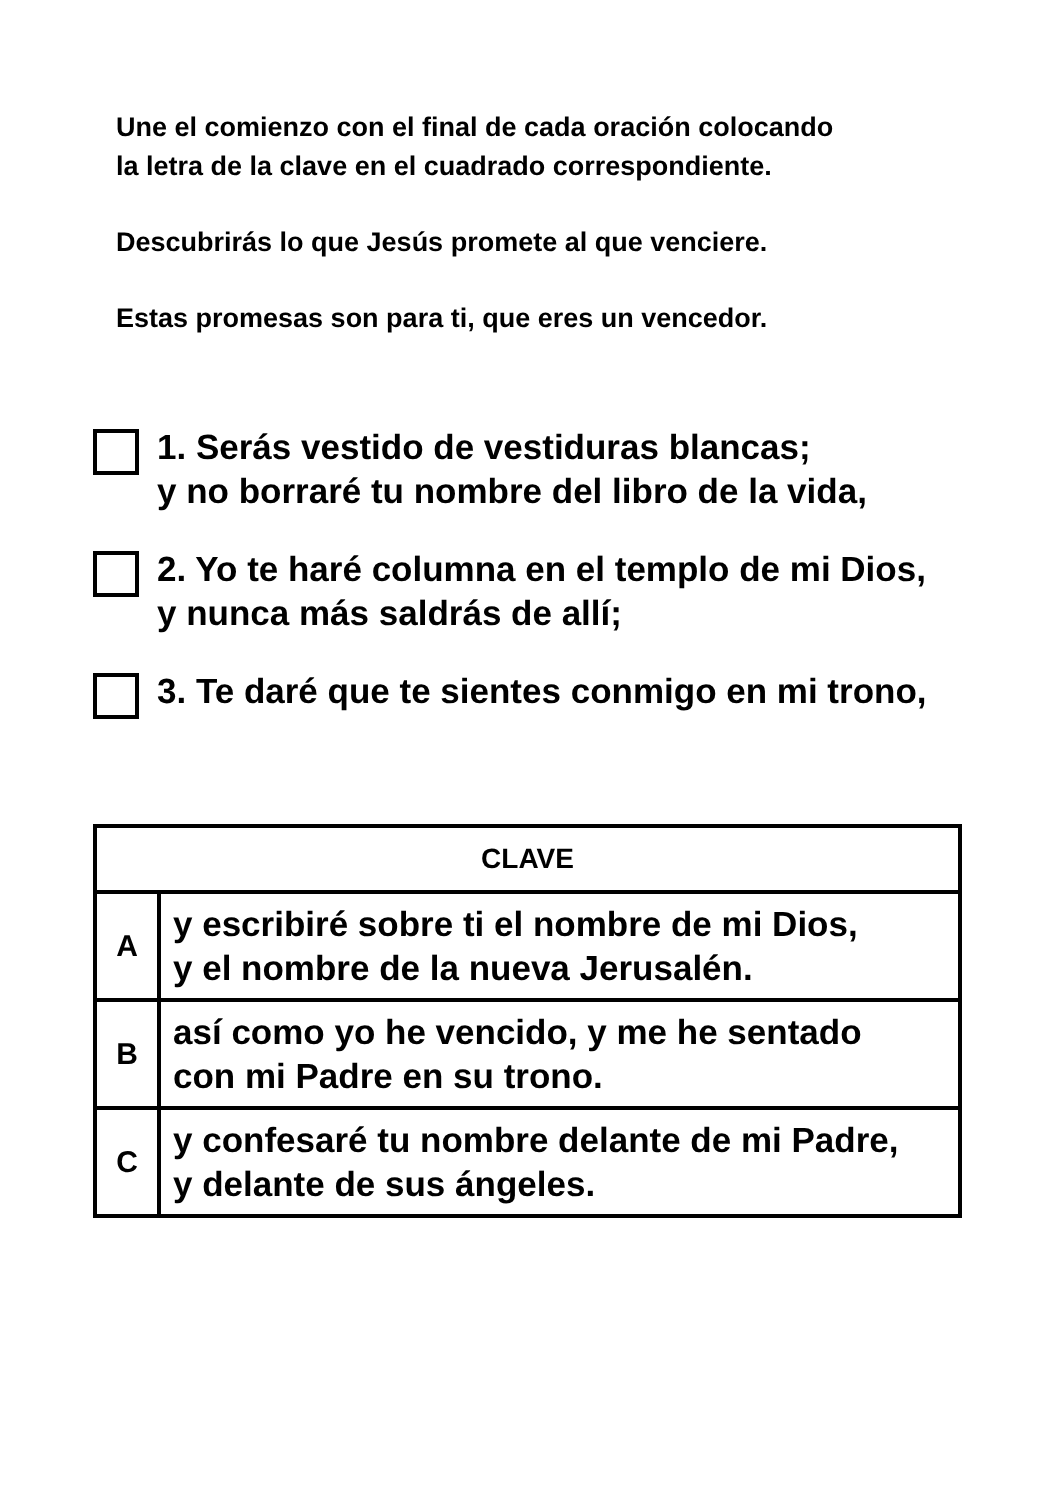Une el comienzo con el final de cada oración colocando
la letra de la clave en el cuadrado correspondiente.
Descubrirás lo que Jesús promete al que venciere.
Estas promesas son para ti, que eres un vencedor.
1. Serás vestido de vestiduras blancas;
y no borraré tu nombre del libro de la vida,
2. Yo te haré columna en el templo de mi Dios,
y nunca más saldrás de allí;
3. Te daré que te sientes conmigo en mi trono,
| CLAVE | |
| --- | --- |
| A | y escribiré sobre ti el nombre de mi Dios, y el nombre de la nueva Jerusalén. |
| B | así como yo he vencido, y me he sentado con mi Padre en su trono. |
| C | y confesaré tu nombre delante de mi Padre, y delante de sus ángeles. |